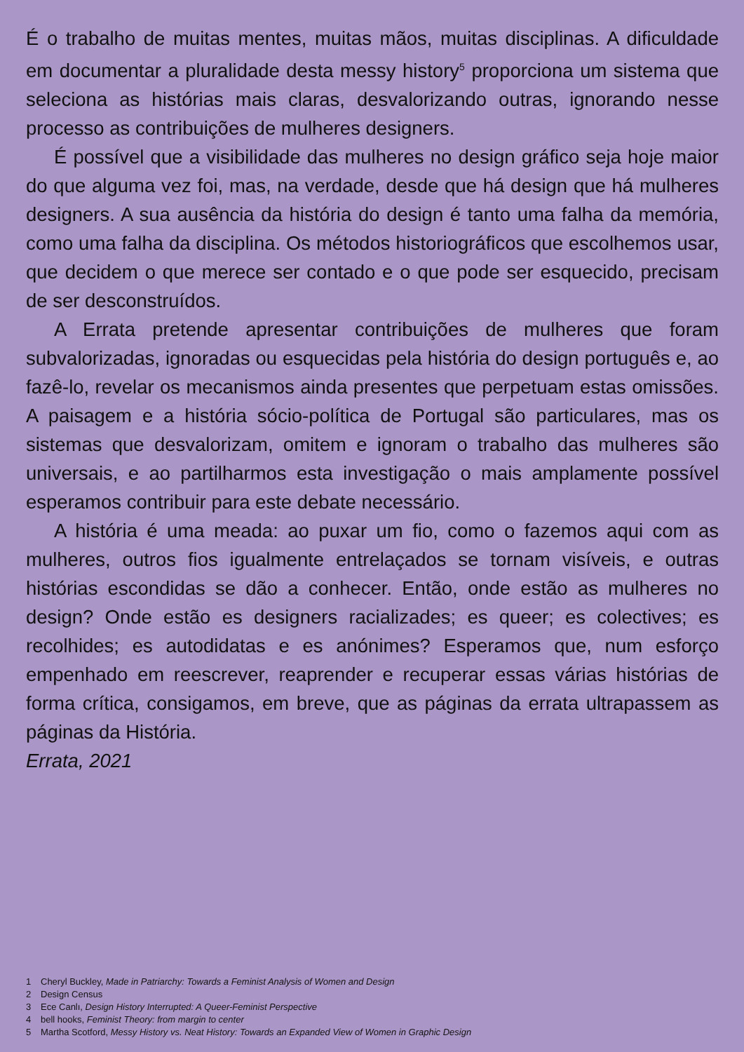É o trabalho de muitas mentes, muitas mãos, muitas disciplinas. A dificuldade em documentar a pluralidade desta messy history<sup>5</sup> proporciona um sistema que seleciona as histórias mais claras, desvalorizando outras, ignorando nesse processo as contribuições de mulheres designers.
É possível que a visibilidade das mulheres no design gráfico seja hoje maior do que alguma vez foi, mas, na verdade, desde que há design que há mulheres designers. A sua ausência da história do design é tanto uma falha da memória, como uma falha da disciplina. Os métodos historiográficos que escolhemos usar, que decidem o que merece ser contado e o que pode ser esquecido, precisam de ser desconstruídos.
A Errata pretende apresentar contribuições de mulheres que foram subvalorizadas, ignoradas ou esquecidas pela história do design português e, ao fazê-lo, revelar os mecanismos ainda presentes que perpetuam estas omissões. A paisagem e a história sócio-política de Portugal são particulares, mas os sistemas que desvalorizam, omitem e ignoram o trabalho das mulheres são universais, e ao partilharmos esta investigação o mais amplamente possível esperamos contribuir para este debate necessário.
A história é uma meada: ao puxar um fio, como o fazemos aqui com as mulheres, outros fios igualmente entrelaçados se tornam visíveis, e outras histórias escondidas se dão a conhecer. Então, onde estão as mulheres no design? Onde estão es designers racializades; es queer; es colectives; es recolhides; es autodidatas e es anónimes? Esperamos que, num esforço empenhado em reescrever, reaprender e recuperar essas várias histórias de forma crítica, consigamos, em breve, que as páginas da errata ultrapassem as páginas da História.
Errata, 2021
1 Cheryl Buckley, Made in Patriarchy: Towards a Feminist Analysis of Women and Design
2 Design Census
3 Ece Canlı, Design History Interrupted: A Queer-Feminist Perspective
4 bell hooks, Feminist Theory: from margin to center
5 Martha Scotford, Messy History vs. Neat History: Towards an Expanded View of Women in Graphic Design